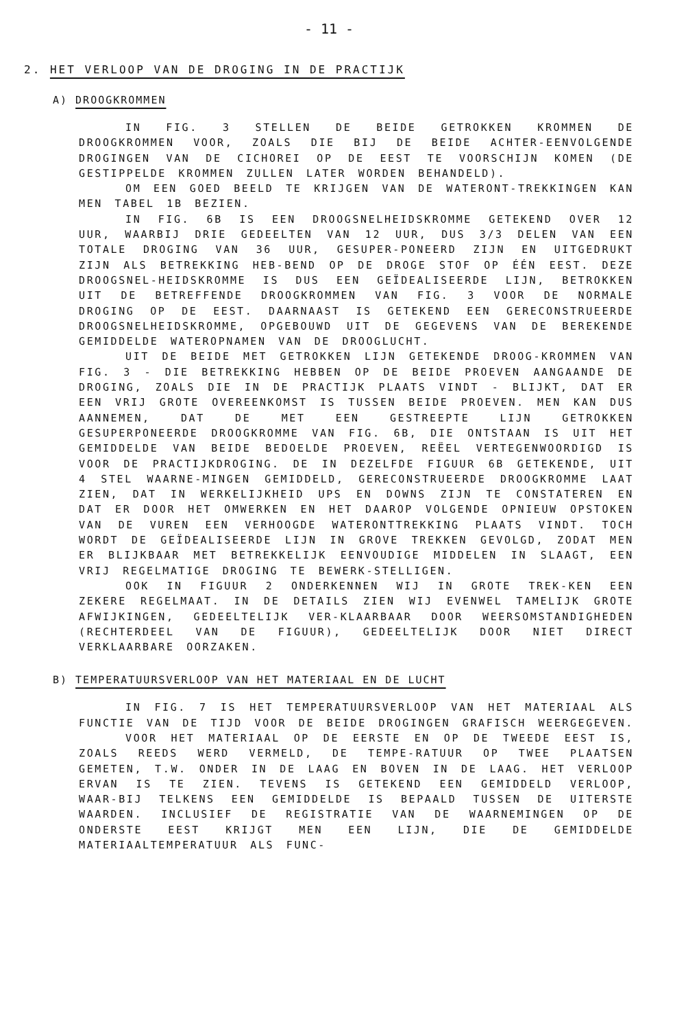- 11 -
2. HET VERLOOP VAN DE DROGING IN DE PRACTIJK
A) DROOGKROMMEN
IN FIG. 3 STELLEN DE BEIDE GETROKKEN KROMMEN DE DROOGKROMMEN VOOR, ZOALS DIE BIJ DE BEIDE ACHTER-EENVOLGENDE DROGINGEN VAN DE CICHOREI OP DE EEST TE VOORSCHIJN KOMEN (DE GESTIPPELDE KROMMEN ZULLEN LATER WORDEN BEHANDELD).
OM EEN GOED BEELD TE KRIJGEN VAN DE WATERONT-TREKKINGEN KAN MEN TABEL 1B BEZIEN.
IN FIG. 6B IS EEN DROOGSNELHEIDSKROMME GETEKEND OVER 12 UUR, WAARBIJ DRIE GEDEELTEN VAN 12 UUR, DUS 3/3 DELEN VAN EEN TOTALE DROGING VAN 36 UUR, GESUPER-PONEERD ZIJN EN UITGEDRUKT ZIJN ALS BETREKKING HEB-BEND OP DE DROGE STOF OP ÉÉN EEST. DEZE DROOGSNEL-HEIDSKROMME IS DUS EEN GEÏDEALISEERDE LIJN, BETROKKEN UIT DE BETREFFENDE DROOGKROMMEN VAN FIG. 3 VOOR DE NORMALE DROGING OP DE EEST. DAARNAAST IS GETEKEND EEN GERECONSTRUEERDE DROOGSNELHEIDSKROMME, OPGEBOUWD UIT DE GEGEVENS VAN DE BEREKENDE GEMIDDELDE WATEROPNAMEN VAN DE DROOGLUCHT.
UIT DE BEIDE MET GETROKKEN LIJN GETEKENDE DROOG-KROMMEN VAN FIG. 3 - DIE BETREKKING HEBBEN OP DE BEIDE PROEVEN AANGAANDE DE DROGING, ZOALS DIE IN DE PRACTIJK PLAATS VINDT - BLIJKT, DAT ER EEN VRIJ GROTE OVEREENKOMST IS TUSSEN BEIDE PROEVEN. MEN KAN DUS AANNEMEN, DAT DE MET EEN GESTREEPTE LIJN GETROKKEN GESUPERPONEERDE DROOGKROMME VAN FIG. 6B, DIE ONTSTAAN IS UIT HET GEMIDDELDE VAN BEIDE BEDOELDE PROEVEN, REËEL VERTEGENWOORDIGD IS VOOR DE PRACTIJKDROGING. DE IN DEZELFDE FIGUUR 6B GETEKENDE, UIT 4 STEL WAARNE-MINGEN GEMIDDELD, GERECONSTRUEERDE DROOGKROMME LAAT ZIEN, DAT IN WERKELIJKHEID UPS EN DOWNS ZIJN TE CONSTATEREN EN DAT ER DOOR HET OMWERKEN EN HET DAAROP VOLGENDE OPNIEUW OPSTOKEN VAN DE VUREN EEN VERHOOGDE WATERONTTREKKING PLAATS VINDT. TOCH WORDT DE GEÏDEALISEERDE LIJN IN GROVE TREKKEN GEVOLGD, ZODAT MEN ER BLIJKBAAR MET BETREKKELIJK EENVOUDIGE MIDDELEN IN SLAAGT, EEN VRIJ REGELMATIGE DROGING TE BEWERK-STELLIGEN.
OOK IN FIGUUR 2 ONDERKENNEN WIJ IN GROTE TREK-KEN EEN ZEKERE REGELMAAT. IN DE DETAILS ZIEN WIJ EVENWEL TAMELIJK GROTE AFWIJKINGEN, GEDEELTELIJK VER-KLAARBAAR DOOR WEERSOMSTANDIGHEDEN (RECHTERDEEL VAN DE FIGUUR), GEDEELTELIJK DOOR NIET DIRECT VERKLAARBARE OORZAKEN.
B) TEMPERATUURSVERLOOP VAN HET MATERIAAL EN DE LUCHT
IN FIG. 7 IS HET TEMPERATUURSVERLOOP VAN HET MATERIAAL ALS FUNCTIE VAN DE TIJD VOOR DE BEIDE DROGINGEN GRAFISCH WEERGEGEVEN.
VOOR HET MATERIAAL OP DE EERSTE EN OP DE TWEEDE EEST IS, ZOALS REEDS WERD VERMELD, DE TEMPE-RATUUR OP TWEE PLAATSEN GEMETEN, T.W. ONDER IN DE LAAG EN BOVEN IN DE LAAG. HET VERLOOP ERVAN IS TE ZIEN. TEVENS IS GETEKEND EEN GEMIDDELD VERLOOP, WAAR-BIJ TELKENS EEN GEMIDDELDE IS BEPAALD TUSSEN DE UITERSTE WAARDEN. INCLUSIEF DE REGISTRATIE VAN DE WAARNEMINGEN OP DE ONDERSTE EEST KRIJGT MEN EEN LIJN, DIE DE GEMIDDELDE MATERIAALTEMPERATUUR ALS FUNC-